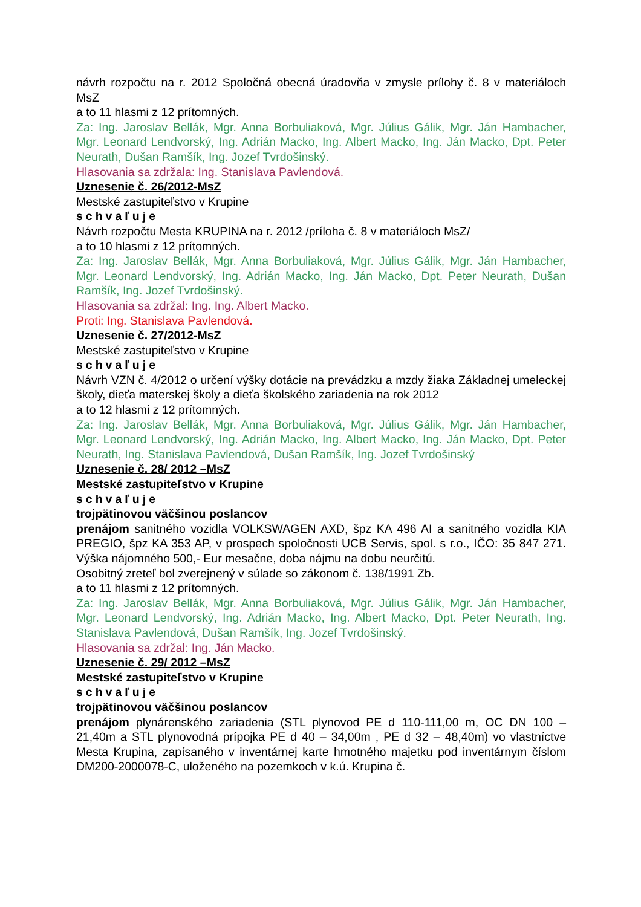návrh rozpočtu na r. 2012 Spoločná obecná úradovňa v zmysle prílohy č. 8 v materiáloch MsZ
a to 11 hlasmi z 12 prítomných.
Za: Ing. Jaroslav Bellák, Mgr. Anna Borbuliaková, Mgr. Július Gálik, Mgr. Ján Hambacher, Mgr. Leonard Lendvorský, Ing. Adrián Macko, Ing. Albert Macko, Ing. Ján Macko, Dpt. Peter Neurath, Dušan Ramšík, Ing. Jozef Tvrdošinský.
Hlasovania sa zdržala: Ing. Stanislava Pavlendová.
Uznesenie č. 26/2012-MsZ
Mestské zastupiteľstvo v Krupine
schvaľuje
Návrh rozpočtu Mesta KRUPINA na r. 2012 /príloha č. 8 v materiáloch MsZ/
a to 10 hlasmi z 12 prítomných.
Za: Ing. Jaroslav Bellák, Mgr. Anna Borbuliaková, Mgr. Július Gálik, Mgr. Ján Hambacher, Mgr. Leonard Lendvorský, Ing. Adrián Macko, Ing. Ján Macko, Dpt. Peter Neurath, Dušan Ramšík, Ing. Jozef Tvrdošinský.
Hlasovania sa zdržal: Ing. Ing. Albert Macko.
Proti: Ing. Stanislava Pavlendová.
Uznesenie č. 27/2012-MsZ
Mestské zastupiteľstvo v Krupine
schvaľuje
Návrh VZN č. 4/2012 o určení výšky dotácie na prevádzku a mzdy žiaka Základnej umeleckej školy, dieťa materskej školy a dieťa školského zariadenia na rok 2012
a to 12 hlasmi z 12 prítomných.
Za: Ing. Jaroslav Bellák, Mgr. Anna Borbuliaková, Mgr. Július Gálik, Mgr. Ján Hambacher, Mgr. Leonard Lendvorský, Ing. Adrián Macko, Ing. Albert Macko, Ing. Ján Macko, Dpt. Peter Neurath, Ing. Stanislava Pavlendová, Dušan Ramšík, Ing. Jozef Tvrdošinský
Uznesenie č. 28/ 2012 –MsZ
Mestské zastupiteľstvo v Krupine
schvaľuje
trojpätinovou väčšinou poslancov
prenájom sanitného vozidla VOLKSWAGEN AXD, špz KA 496 AI a sanitného vozidla KIA PREGIO, špz KA 353 AP, v prospech spoločnosti UCB Servis, spol. s r.o., IČO: 35 847 271. Výška nájomného 500,- Eur mesačne, doba nájmu na dobu neurčitú.
Osobitný zreteľ bol zverejnený v súlade so zákonom č. 138/1991 Zb.
a to 11 hlasmi z 12 prítomných.
Za: Ing. Jaroslav Bellák, Mgr. Anna Borbuliaková, Mgr. Július Gálik, Mgr. Ján Hambacher, Mgr. Leonard Lendvorský, Ing. Adrián Macko, Ing. Albert Macko, Dpt. Peter Neurath, Ing. Stanislava Pavlendová, Dušan Ramšík, Ing. Jozef Tvrdošinský.
Hlasovania sa zdržal: Ing. Ján Macko.
Uznesenie č. 29/ 2012 –MsZ
Mestské zastupiteľstvo v Krupine
schvaľuje
trojpätinovou väčšinou poslancov
prenájom plynárenského zariadenia (STL plynovod PE d 110-111,00 m, OC DN 100 – 21,40m a STL plynovodná prípojka PE d 40 – 34,00m , PE d 32 – 48,40m) vo vlastníctve Mesta Krupina, zapísaného v inventárnej karte hmotného majetku pod inventárnym číslom DM200-2000078-C, uloženého na pozemkoch v k.ú. Krupina č.